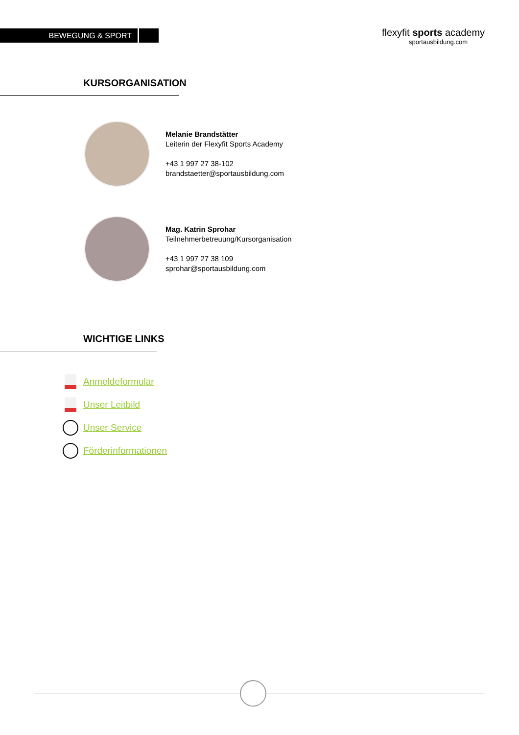BEWEGUNG & SPORT
flexyfit sports academy
sportausbildung.com
KURSORGANISATION
Melanie Brandstätter
Leiterin der Flexyfit Sports Academy
+43 1 997 27 38-102
brandstaetter@sportausbildung.com
Mag. Katrin Sprohar
Teilnehmerbetreuung/Kursorganisation
+43 1 997 27 38 109
sprohar@sportausbildung.com
WICHTIGE LINKS
Anmeldeformular
Unser Leitbild
Unser Service
Förderinformationen